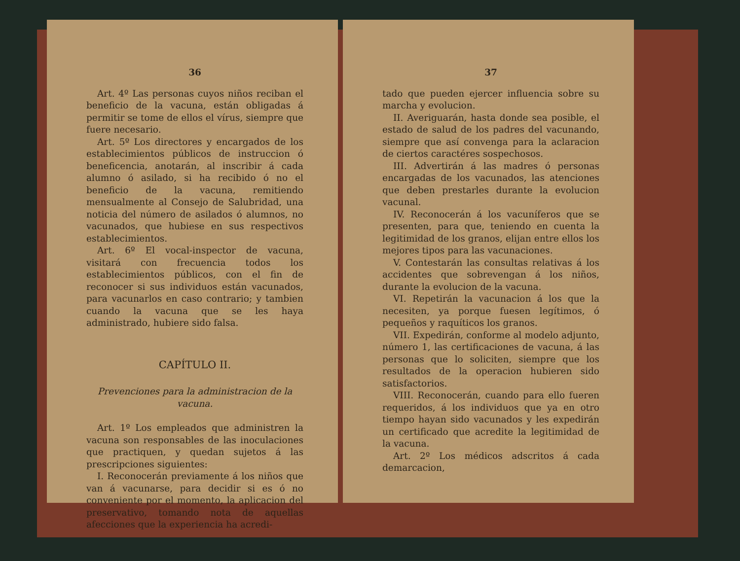36
Art. 4º Las personas cuyos niños reciban el beneficio de la vacuna, están obligadas á permitir se tome de ellos el vírus, siempre que fuere necesario.
Art. 5º Los directores y encargados de los establecimientos públicos de instruccion ó beneficencia, anotarán, al inscribir á cada alumno ó asilado, si ha recibido ó no el beneficio de la vacuna, remitiendo mensualmente al Consejo de Salubridad, una noticia del número de asilados ó alumnos, no vacunados, que hubiese en sus respectivos establecimientos.
Art. 6º El vocal-inspector de vacuna, visitará con frecuencia todos los establecimientos públicos, con el fin de reconocer si sus individuos están vacunados, para vacunarlos en caso contrario; y tambien cuando la vacuna que se les haya administrado, hubiere sido falsa.
CAPÍTULO II.
Prevenciones para la administracion de la vacuna.
Art. 1º Los empleados que administren la vacuna son responsables de las inoculaciones que practiquen, y quedan sujetos á las prescripciones siguientes:
I. Reconocerán previamente á los niños que van á vacunarse, para decidir si es ó no conveniente por el momento, la aplicacion del preservativo, tomando nota de aquellas afecciones que la experiencia ha acredi-
37
tado que pueden ejercer influencia sobre su marcha y evolucion.
II. Averiguarán, hasta donde sea posible, el estado de salud de los padres del vacunando, siempre que así convenga para la aclaracion de ciertos caractéres sospechosos.
III. Advertirán á las madres ó personas encargadas de los vacunados, las atenciones que deben prestarles durante la evolucion vacunal.
IV. Reconocerán á los vacuníferos que se presenten, para que, teniendo en cuenta la legitimidad de los granos, elijan entre ellos los mejores tipos para las vacunaciones.
V. Contestarán las consultas relativas á los accidentes que sobrevengan á los niños, durante la evolucion de la vacuna.
VI. Repetirán la vacunacion á los que la necesiten, ya porque fuesen legítimos, ó pequeños y raquíticos los granos.
VII. Expedirán, conforme al modelo adjunto, número 1, las certificaciones de vacuna, á las personas que lo soliciten, siempre que los resultados de la operacion hubieren sido satisfactorios.
VIII. Reconocerán, cuando para ello fueren requeridos, á los individuos que ya en otro tiempo hayan sido vacunados y les expedirán un certificado que acredite la legitimidad de la vacuna.
Art. 2º Los médicos adscritos á cada demarcacion,